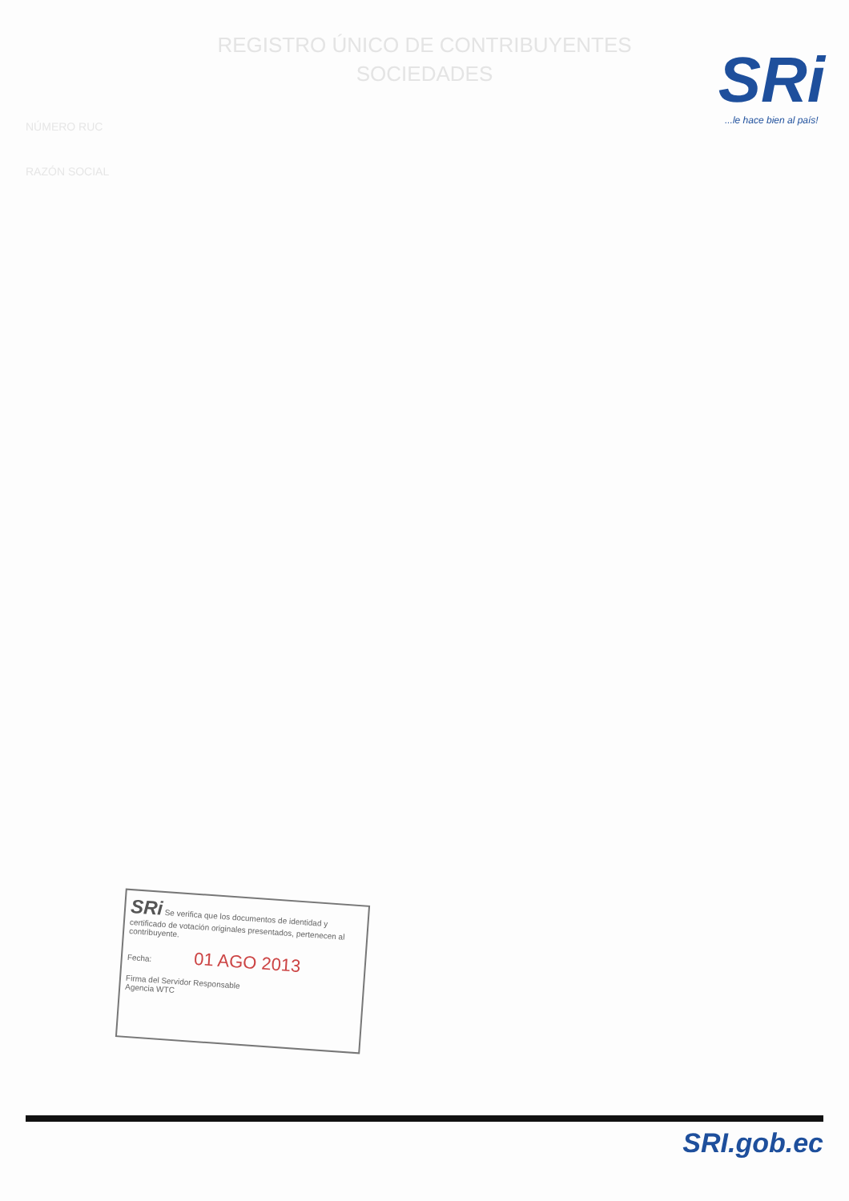REGISTRO ÚNICO DE CONTRIBUYENTES
SOCIEDADES
SRi...le hace bien al país!
NÚMERO RUC
RAZÓN SOCIAL
SRi Se verifica que los documentos de identidad y certificado de votación originales presentados, pertenecen al contribuyente.
Fecha: 01 AGO 2013
Firma del Servidor Responsable
Agencia WTC
SRI.gob.ec